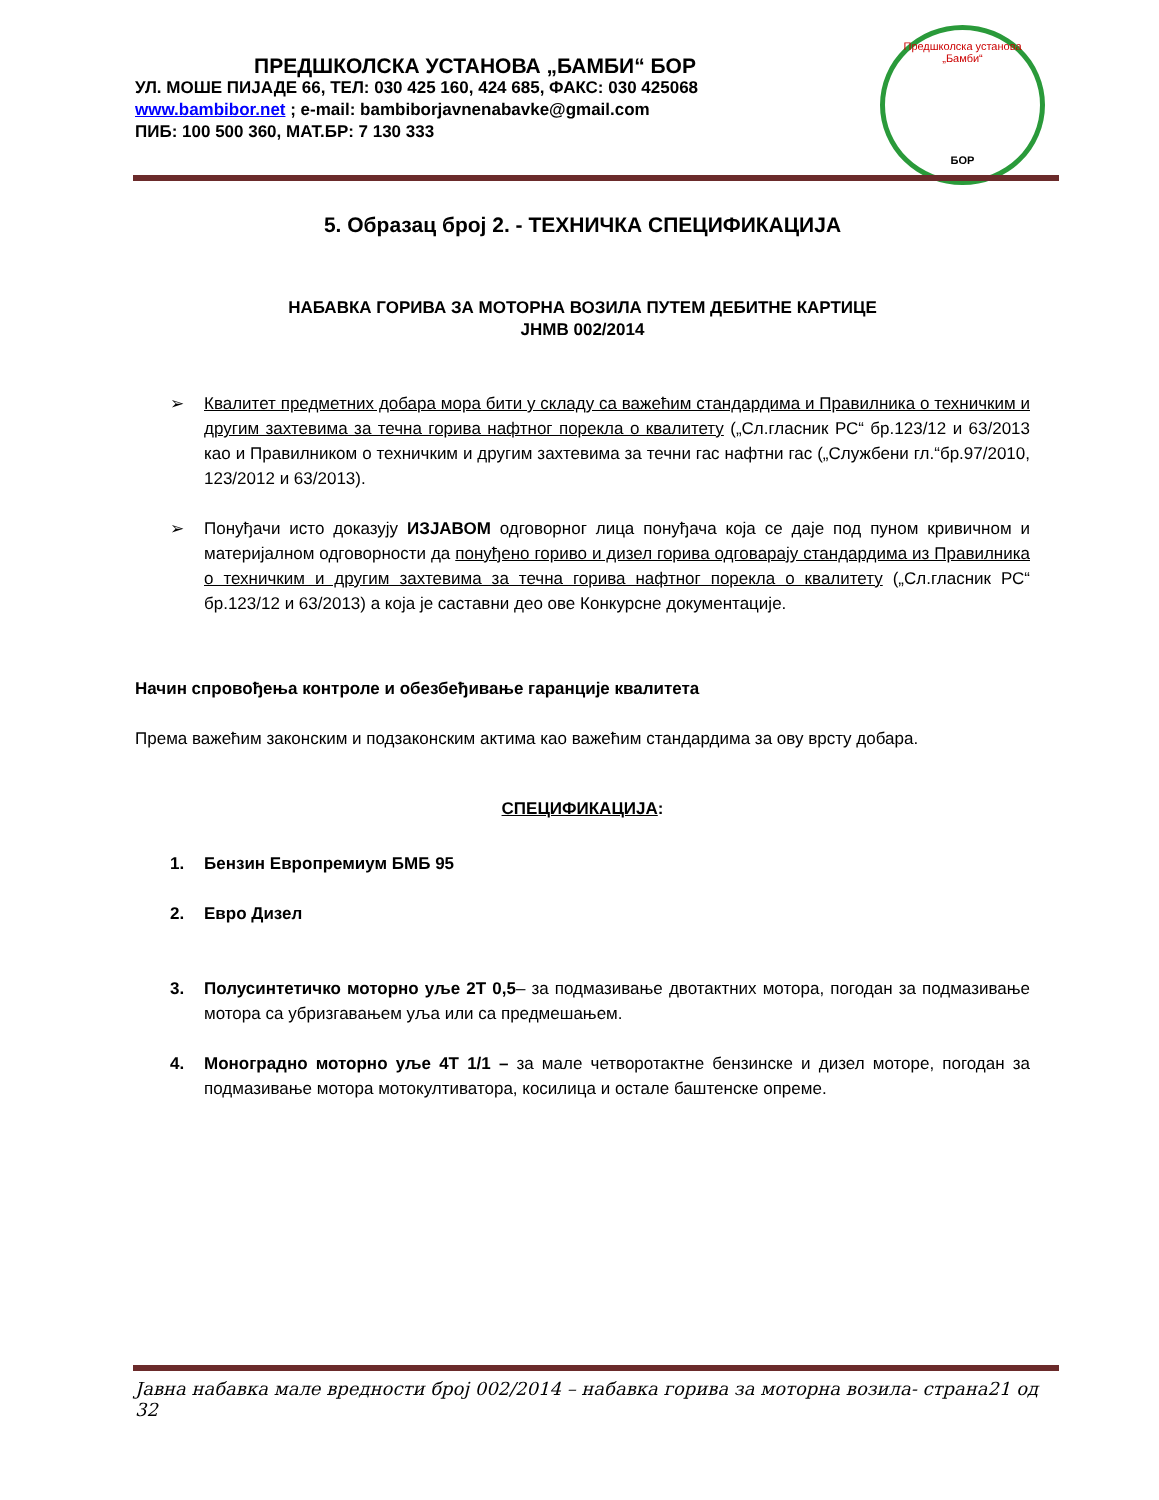ПРЕДШКОЛСКА УСТАНОВА „БАМБИ“ БОР
УЛ. МОШЕ ПИЈАДЕ 66, ТЕЛ: 030 425 160, 424 685, ФАКС: 030 425068
www.bambibor.net ; e-mail: bambiborjavnenabavke@gmail.com
ПИБ: 100 500 360, МАТ.БР: 7 130 333
Предшколска установа „Бамби“
БОР
5. Образац број 2. - ТЕХНИЧКА СПЕЦИФИКАЦИЈА
НАБАВКА ГОРИВА ЗА МОТОРНА ВОЗИЛА ПУТЕМ ДЕБИТНЕ КАРТИЦЕ
ЈНМВ 002/2014
➢ Квалитет предметних добара мора бити у складу са важећим стандардима и Правилника о техничким и другим захтевима за течна горива нафтног порекла о квалитету („Сл.гласник РС“ бр.123/12 и 63/2013 као и Правилником о техничким и другим захтевима за течни гас нафтни гас („Службени гл.“бр.97/2010, 123/2012 и 63/2013).
➢ Понуђачи исто доказују ИЗЈАВОМ одговорног лица понуђача која се даје под пуном кривичном и материјалном одговорности да понуђено гориво и дизел горива одговарају стандардима из Правилника о техничким и другим захтевима за течна горива нафтног порекла о квалитету („Сл.гласник РС“ бр.123/12 и 63/2013) а која је саставни део ове Конкурсне документације.
Начин спровођења контроле и обезбеђивање гаранције квалитета
Према важећим законским и подзаконским актима као важећим стандардима за ову врсту добара.
СПЕЦИФИКАЦИЈА:
1. Бензин Европремиум БМБ 95
2. Евро Дизел
3. Полусинтетичко моторно уље 2Т 0,5– за подмазивање двотактних мотора, погодан за подмазивање мотора са убризгавањем уља или са предмешањем.
4. Моноградно моторно уље 4Т 1/1 – за мале четворотактне бензинске и дизел моторе, погодан за подмазивање мотора мотокултиватора, косилица и остале баштенске опреме.
Јавна набавка мале вредности број 002/2014 – набавка горива за моторна возила- страна21 од 32